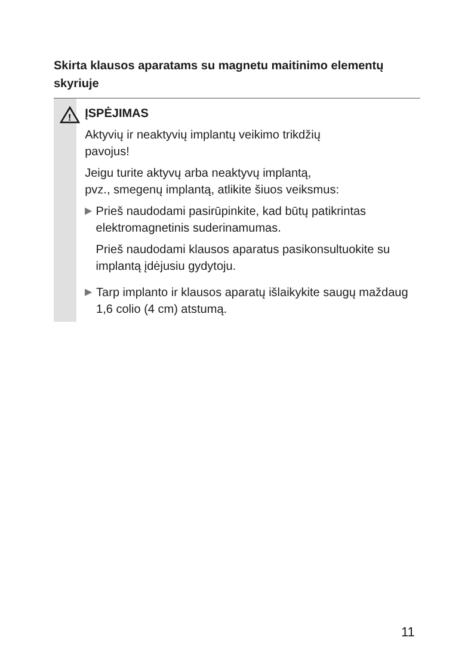Skirta klausos aparatams su magnetu maitinimo elementų skyriuje
!
ĮSPĖJIMAS
Aktyvių ir neaktyvių implantų veikimo trikdžių
pavojus!
Jeigu turite aktyvų arba neaktyvų implantą,
pvz., smegenų implantą, atlikite šiuos veiksmus:
▶
Prieš naudodami pasirūpinkite, kad būtų patikrintas elektromagnetinis suderinamumas.
Prieš naudodami klausos aparatus pasikonsultuokite su implantą įdėjusiu gydytoju.
▶
Tarp implanto ir klausos aparatų išlaikykite saugų maždaug 1,6 colio (4 cm) atstumą.
11